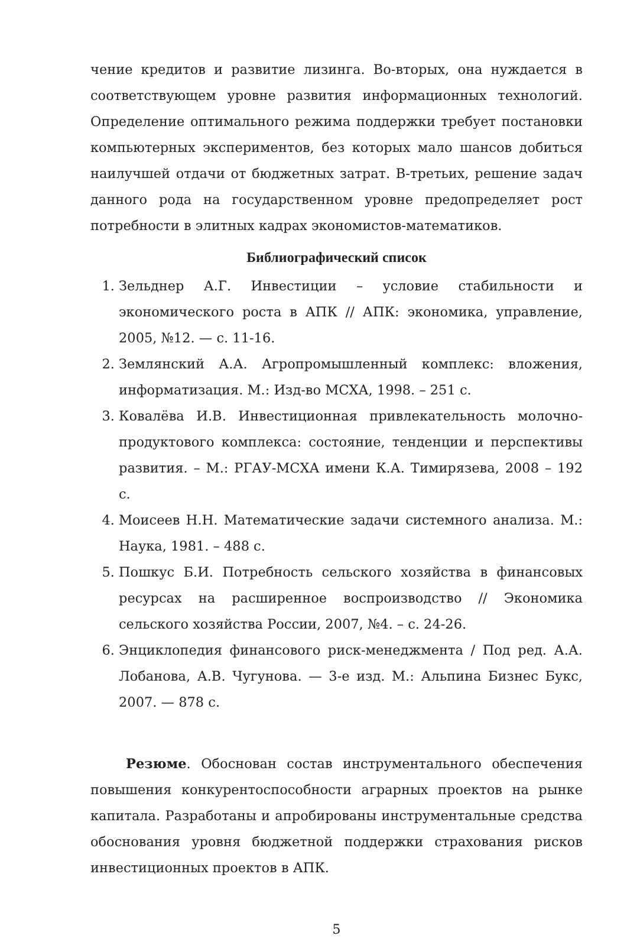чение кредитов и развитие лизинга. Во-вторых, она нуждается в соответствующем уровне развития информационных технологий. Определение оптимального режима поддержки требует постановки компьютерных экспериментов, без которых мало шансов добиться наилучшей отдачи от бюджетных затрат. В-третьих, решение задач данного рода на государственном уровне предопределяет рост потребности в элитных кадрах экономистов-математиков.
Библиографический список
1. Зельднер А.Г. Инвестиции – условие стабильности и экономического роста в АПК // АПК: экономика, управление, 2005, №12. — с. 11-16.
2. Землянский А.А. Агропромышленный комплекс: вложения, информатизация. М.: Изд-во МСХА, 1998. – 251 с.
3. Ковалёва И.В. Инвестиционная привлекательность молочно-продуктового комплекса: состояние, тенденции и перспективы развития. – М.: РГАУ-МСХА имени К.А. Тимирязева, 2008 – 192 с.
4. Моисеев Н.Н. Математические задачи системного анализа. М.: Наука, 1981. – 488 с.
5. Пошкус Б.И. Потребность сельского хозяйства в финансовых ресурсах на расширенное воспроизводство // Экономика сельского хозяйства России, 2007, №4. – с. 24-26.
6. Энциклопедия финансового риск-менеджмента / Под ред. А.А. Лобанова, А.В. Чугунова. — 3-е изд. М.: Альпина Бизнес Букс, 2007. — 878 с.
Резюме. Обоснован состав инструментального обеспечения повышения конкурентоспособности аграрных проектов на рынке капитала. Разработаны и апробированы инструментальные средства обоснования уровня бюджетной поддержки страхования рисков инвестиционных проектов в АПК.
5